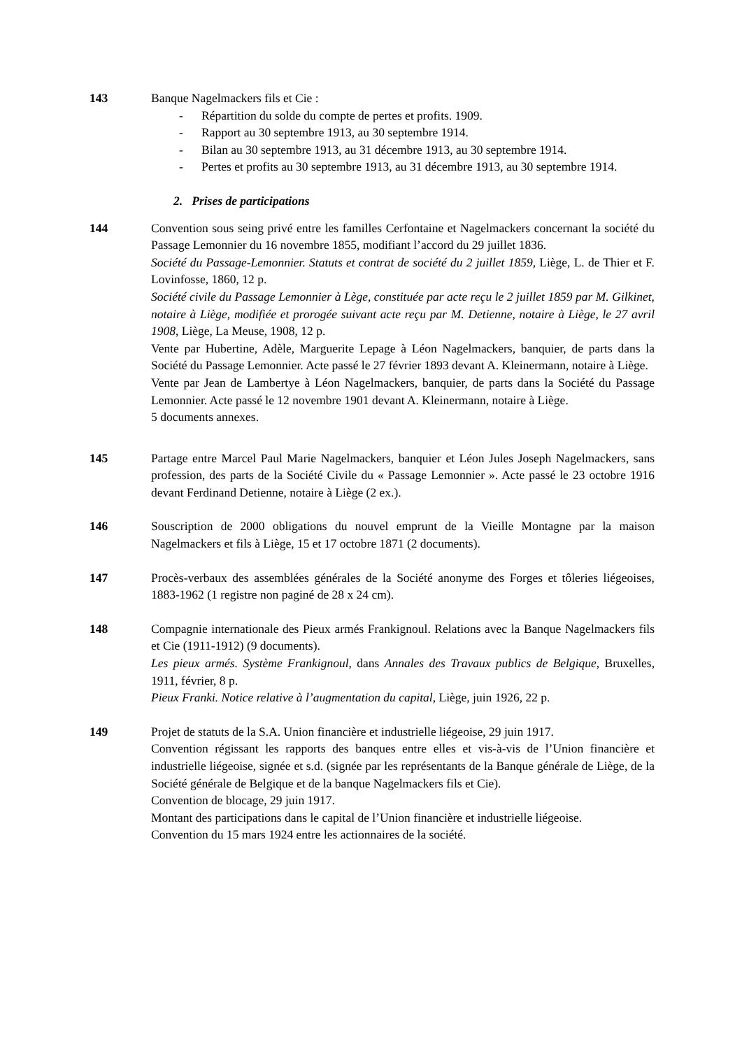143 Banque Nagelmackers fils et Cie :
- Répartition du solde du compte de pertes et profits. 1909.
- Rapport au 30 septembre 1913, au 30 septembre 1914.
- Bilan au 30 septembre 1913, au 31 décembre 1913, au 30 septembre 1914.
- Pertes et profits au 30 septembre 1913, au 31 décembre 1913, au 30 septembre 1914.
2. Prises de participations
144 Convention sous seing privé entre les familles Cerfontaine et Nagelmackers concernant la société du Passage Lemonnier du 16 novembre 1855, modifiant l’accord du 29 juillet 1836.
Société du Passage-Lemonnier. Statuts et contrat de société du 2 juillet 1859, Liège, L. de Thier et F. Lovinfosse, 1860, 12 p.
Société civile du Passage Lemonnier à Lège, constituée par acte reçu le 2 juillet 1859 par M. Gilkinet, notaire à Liège, modifiée et prorogée suivant acte reçu par M. Detienne, notaire à Liège, le 27 avril 1908, Liège, La Meuse, 1908, 12 p.
Vente par Hubertine, Adèle, Marguerite Lepage à Léon Nagelmackers, banquier, de parts dans la Société du Passage Lemonnier. Acte passé le 27 février 1893 devant A. Kleinermann, notaire à Liège.
Vente par Jean de Lambertye à Léon Nagelmackers, banquier, de parts dans la Société du Passage Lemonnier. Acte passé le 12 novembre 1901 devant A. Kleinermann, notaire à Liège.
5 documents annexes.
145 Partage entre Marcel Paul Marie Nagelmackers, banquier et Léon Jules Joseph Nagelmackers, sans profession, des parts de la Société Civile du « Passage Lemonnier ». Acte passé le 23 octobre 1916 devant Ferdinand Detienne, notaire à Liège (2 ex.).
146 Souscription de 2000 obligations du nouvel emprunt de la Vieille Montagne par la maison Nagelmackers et fils à Liège, 15 et 17 octobre 1871 (2 documents).
147 Procès-verbaux des assemblées générales de la Société anonyme des Forges et tôleries liégeoises, 1883-1962 (1 registre non paginé de 28 x 24 cm).
148 Compagnie internationale des Pieux armés Frankignoul. Relations avec la Banque Nagelmackers fils et Cie (1911-1912) (9 documents).
Les pieux armés. Système Frankignoul, dans Annales des Travaux publics de Belgique, Bruxelles, 1911, février, 8 p.
Pieux Franki. Notice relative à l’augmentation du capital, Liège, juin 1926, 22 p.
149 Projet de statuts de la S.A. Union financière et industrielle liégeoise, 29 juin 1917.
Convention régissant les rapports des banques entre elles et vis-à-vis de l’Union financière et industrielle liégeoise, signée et s.d. (signée par les représentants de la Banque générale de Liège, de la Société générale de Belgique et de la banque Nagelmackers fils et Cie).
Convention de blocage, 29 juin 1917.
Montant des participations dans le capital de l’Union financière et industrielle liégeoise.
Convention du 15 mars 1924 entre les actionnaires de la société.